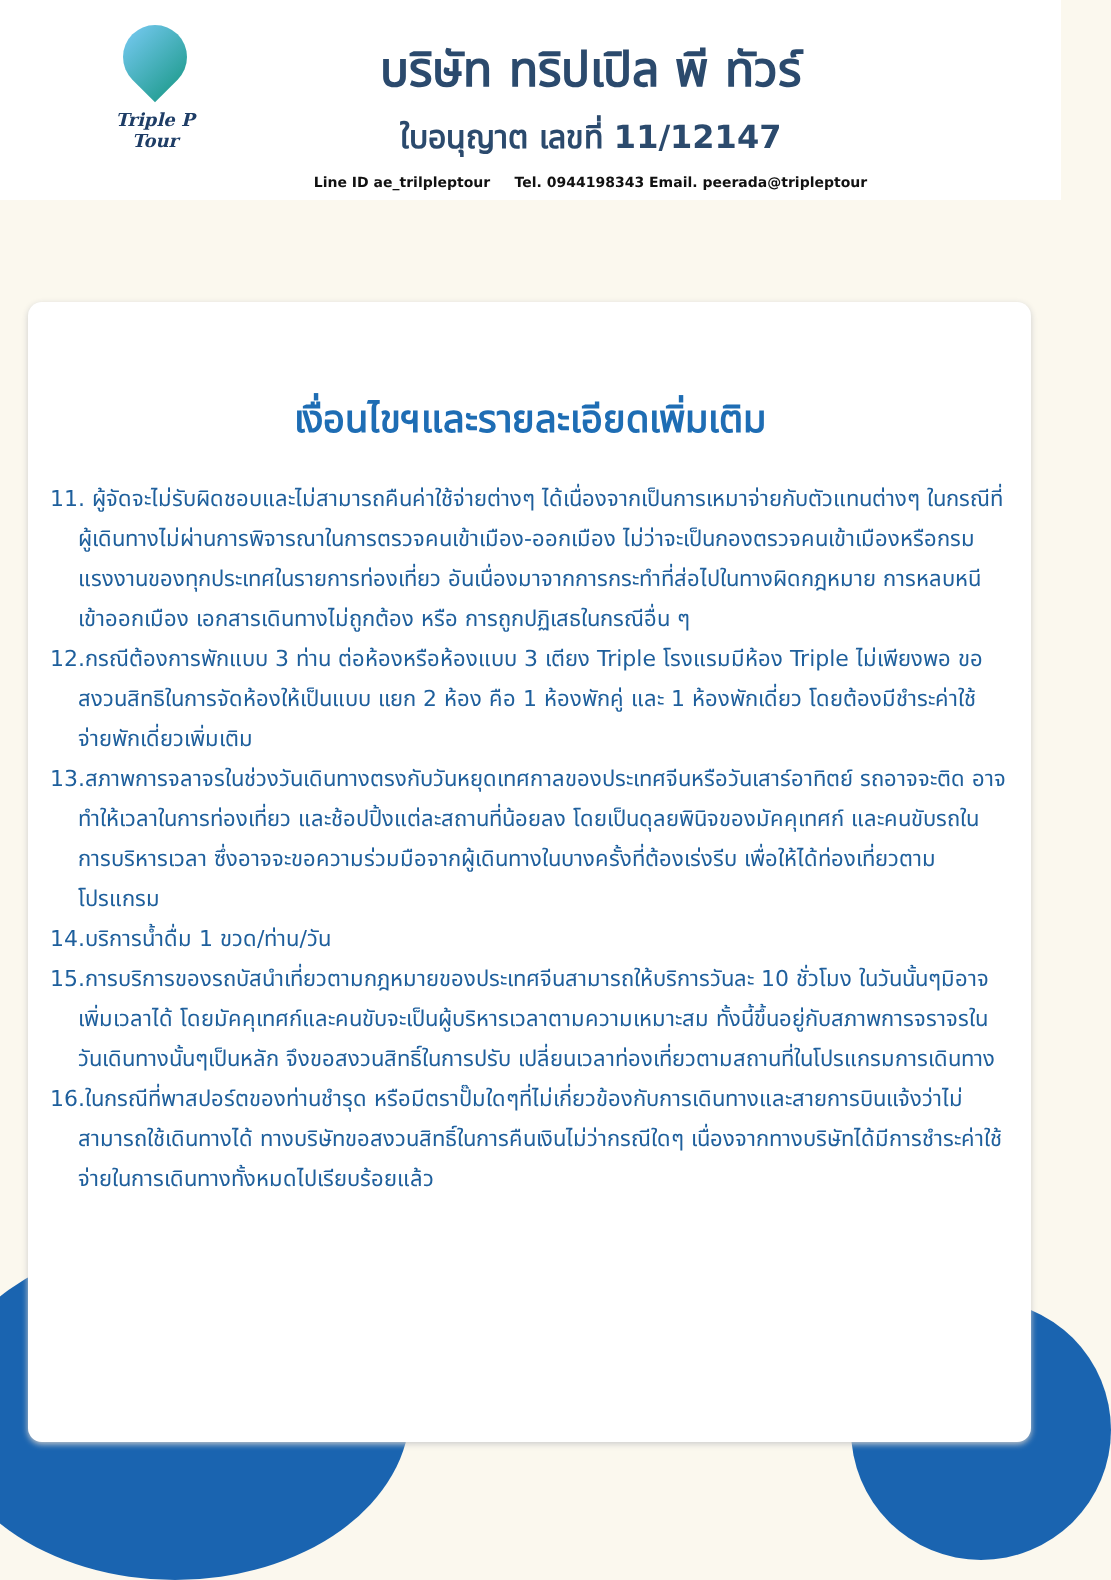Triple P Tour
บริษัท ทริปเปิล พี ทัวร์
ใบอนุญาต เลขที่ 11/12147
Line ID ae_trilpleptour Tel. 0944198343 Email. peerada@tripleptour
เงื่อนไขฯและรายละเอียดเพิ่มเติม
11. ผู้จัดจะไม่รับผิดชอบและไม่สามารถคืนค่าใช้จ่ายต่างๆ ได้เนื่องจากเป็นการเหมาจ่ายกับตัวแทนต่างๆ ในกรณีที่ผู้เดินทางไม่ผ่านการพิจารณาในการตรวจคนเข้าเมือง-ออกเมือง ไม่ว่าจะเป็นกองตรวจคนเข้าเมืองหรือกรมแรงงานของทุกประเทศในรายการท่องเที่ยว อันเนื่องมาจากการกระทำที่ส่อไปในทางผิดกฎหมาย การหลบหนี เข้าออกเมือง เอกสารเดินทางไม่ถูกต้อง หรือ การถูกปฏิเสธในกรณีอื่น ๆ
12.กรณีต้องการพักแบบ 3 ท่าน ต่อห้องหรือห้องแบบ 3 เตียง Triple โรงแรมมีห้อง Triple ไม่เพียงพอ ขอสงวนสิทธิในการจัดห้องให้เป็นแบบ แยก 2 ห้อง คือ 1 ห้องพักคู่ และ 1 ห้องพักเดี่ยว โดยต้องมีชำระค่าใช้จ่ายพักเดี่ยวเพิ่มเติม
13.สภาพการจลาจรในช่วงวันเดินทางตรงกับวันหยุดเทศกาลของประเทศจีนหรือวันเสาร์อาทิตย์ รถอาจจะติด อาจทำให้เวลาในการท่องเที่ยว และช้อปปิ้งแต่ละสถานที่น้อยลง โดยเป็นดุลยพินิจของมัคคุเทศก์ และคนขับรถในการบริหารเวลา ซึ่งอาจจะขอความร่วมมือจากผู้เดินทางในบางครั้งที่ต้องเร่งรีบ เพื่อให้ได้ท่องเที่ยวตามโปรแกรม
14.บริการน้ำดื่ม 1 ขวด/ท่าน/วัน
15.การบริการของรถบัสนำเที่ยวตามกฎหมายของประเทศจีนสามารถให้บริการวันละ 10 ชั่วโมง ในวันนั้นๆมิอาจเพิ่มเวลาได้ โดยมัคคุเทศก์และคนขับจะเป็นผู้บริหารเวลาตามความเหมาะสม ทั้งนี้ขึ้นอยู่กับสภาพการจราจรในวันเดินทางนั้นๆเป็นหลัก จึงขอสงวนสิทธิ์ในการปรับ เปลี่ยนเวลาท่องเที่ยวตามสถานที่ในโปรแกรมการเดินทาง
16.ในกรณีที่พาสปอร์ตของท่านชำรุด หรือมีตราปั๊มใดๆที่ไม่เกี่ยวข้องกับการเดินทางและสายการบินแจ้งว่าไม่สามารถใช้เดินทางได้ ทางบริษัทขอสงวนสิทธิ์ในการคืนเงินไม่ว่ากรณีใดๆ เนื่องจากทางบริษัทได้มีการชำระค่าใช้จ่ายในการเดินทางทั้งหมดไปเรียบร้อยแล้ว